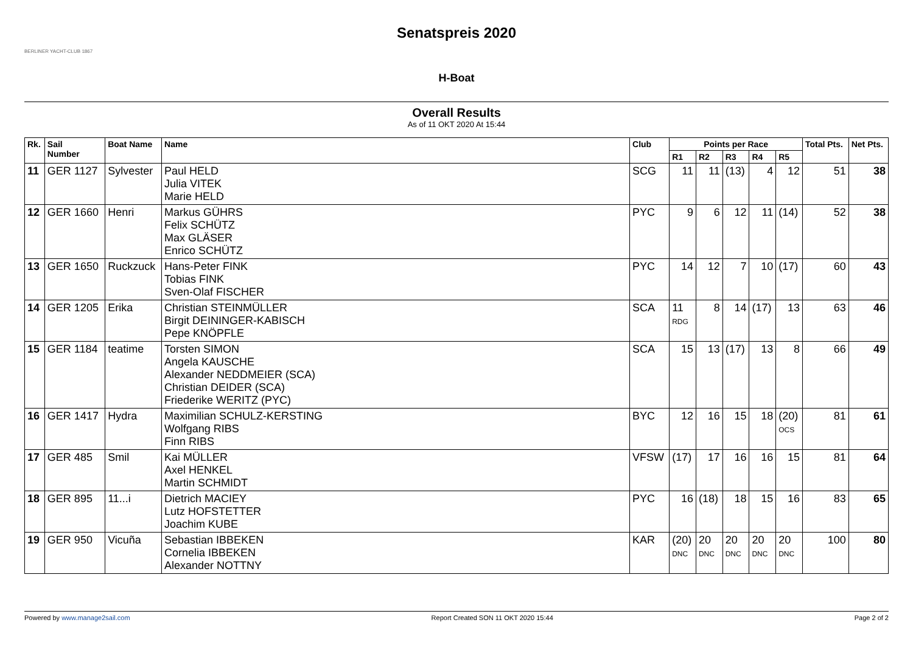BERLINER YACHT-CLUB 1867
Senatspreis 2020
H-Boat
Overall Results
As of 11 OKT 2020 At 15:44
| Rk. | Sail Number | Boat Name | Name | Club | Points per Race | | | | | Total Pts. | Net Pts. |
| --- | --- | --- | --- | --- | --- | --- | --- | --- | --- | --- | --- |
| | | | | | R1 | R2 | R3 | R4 | R5 | | |
| 11 | GER 1127 | Sylvester | Paul HELD Julia VITEK Marie HELD | SCG | 11 | 11 | (13) | 4 | 12 | 51 | 38 |
| 12 | GER 1660 | Henri | Markus GÜHRS Felix SCHÜTZ Max GLÄSER Enrico SCHÜTZ | PYC | 9 | 6 | 12 | 11 | (14) | 52 | 38 |
| 13 | GER 1650 | Ruckzuck | Hans-Peter FINK Tobias FINK Sven-Olaf FISCHER | PYC | 14 | 12 | 7 | 10 | (17) | 60 | 43 |
| 14 | GER 1205 | Erika | Christian STEINMÜLLER Birgit DEININGER-KABISCH Pepe KNÖPFLE | SCA | 11 RDG | 8 | 14 | (17) | 13 | 63 | 46 |
| 15 | GER 1184 | teatime | Torsten SIMON Angela KAUSCHE Alexander NEDDMEIER (SCA) Christian DEIDER (SCA) Friederike WERITZ (PYC) | SCA | 15 | 13 | (17) | 13 | 8 | 66 | 49 |
| 16 | GER 1417 | Hydra | Maximilian SCHULZ-KERSTING Wolfgang RIBS Finn RIBS | BYC | 12 | 16 | 15 | 18 | (20) OCS | 81 | 61 |
| 17 | GER 485 | Smil | Kai MÜLLER Axel HENKEL Martin SCHMIDT | VFSW | (17) | 17 | 16 | 16 | 15 | 81 | 64 |
| 18 | GER 895 | 11...i | Dietrich MACIEY Lutz HOFSTETTER Joachim KUBE | PYC | 16 | (18) | 18 | 15 | 16 | 83 | 65 |
| 19 | GER 950 | Vicuña | Sebastian IBBEKEN Cornelia IBBEKEN Alexander NOTTNY | KAR | (20) DNC | 20 DNC | 20 DNC | 20 DNC | 20 DNC | 100 | 80 |
Powered by www.manage2sail.com Report Created SON 11 OKT 2020 15:44 Page 2 of 2